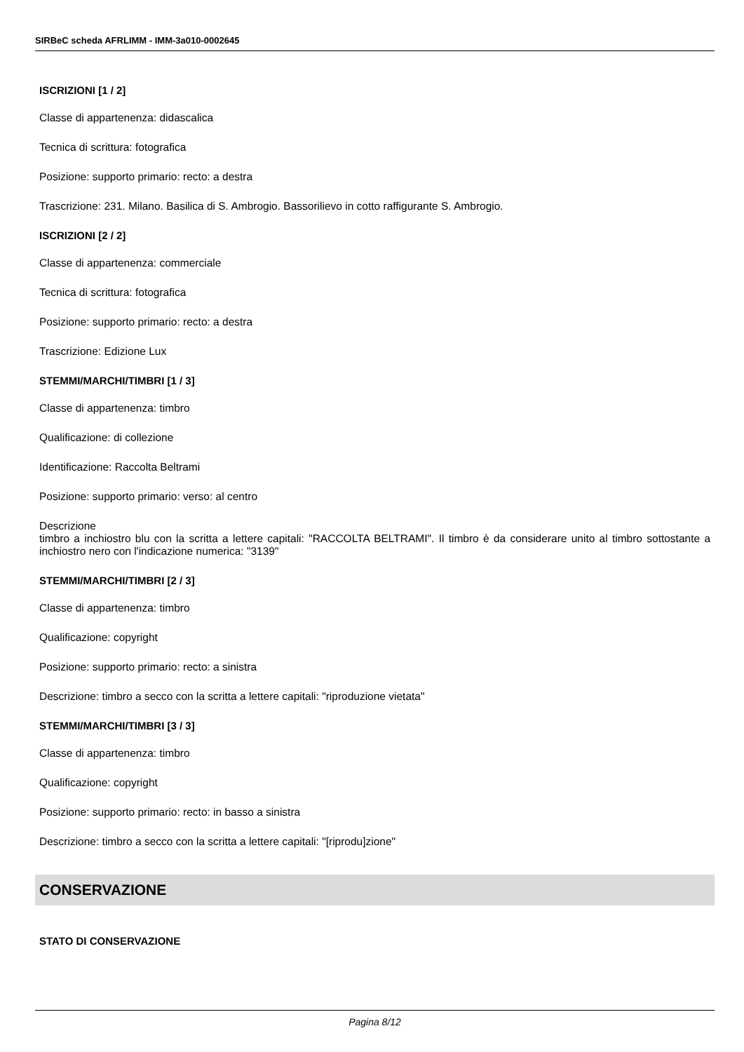SIRBeC scheda AFRLIMM - IMM-3a010-0002645
ISCRIZIONI [1 / 2]
Classe di appartenenza: didascalica
Tecnica di scrittura: fotografica
Posizione: supporto primario: recto: a destra
Trascrizione: 231. Milano. Basilica di S. Ambrogio. Bassorilievo in cotto raffigurante S. Ambrogio.
ISCRIZIONI [2 / 2]
Classe di appartenenza: commerciale
Tecnica di scrittura: fotografica
Posizione: supporto primario: recto: a destra
Trascrizione: Edizione Lux
STEMMI/MARCHI/TIMBRI [1 / 3]
Classe di appartenenza: timbro
Qualificazione: di collezione
Identificazione: Raccolta Beltrami
Posizione: supporto primario: verso: al centro
Descrizione
timbro a inchiostro blu con la scritta a lettere capitali: "RACCOLTA BELTRAMI". Il timbro è da considerare unito al timbro sottostante a inchiostro nero con l'indicazione numerica: "3139"
STEMMI/MARCHI/TIMBRI [2 / 3]
Classe di appartenenza: timbro
Qualificazione: copyright
Posizione: supporto primario: recto: a sinistra
Descrizione: timbro a secco con la scritta a lettere capitali: "riproduzione vietata"
STEMMI/MARCHI/TIMBRI [3 / 3]
Classe di appartenenza: timbro
Qualificazione: copyright
Posizione: supporto primario: recto: in basso a sinistra
Descrizione: timbro a secco con la scritta a lettere capitali: "[riprodu]zione"
CONSERVAZIONE
STATO DI CONSERVAZIONE
Pagina 8/12